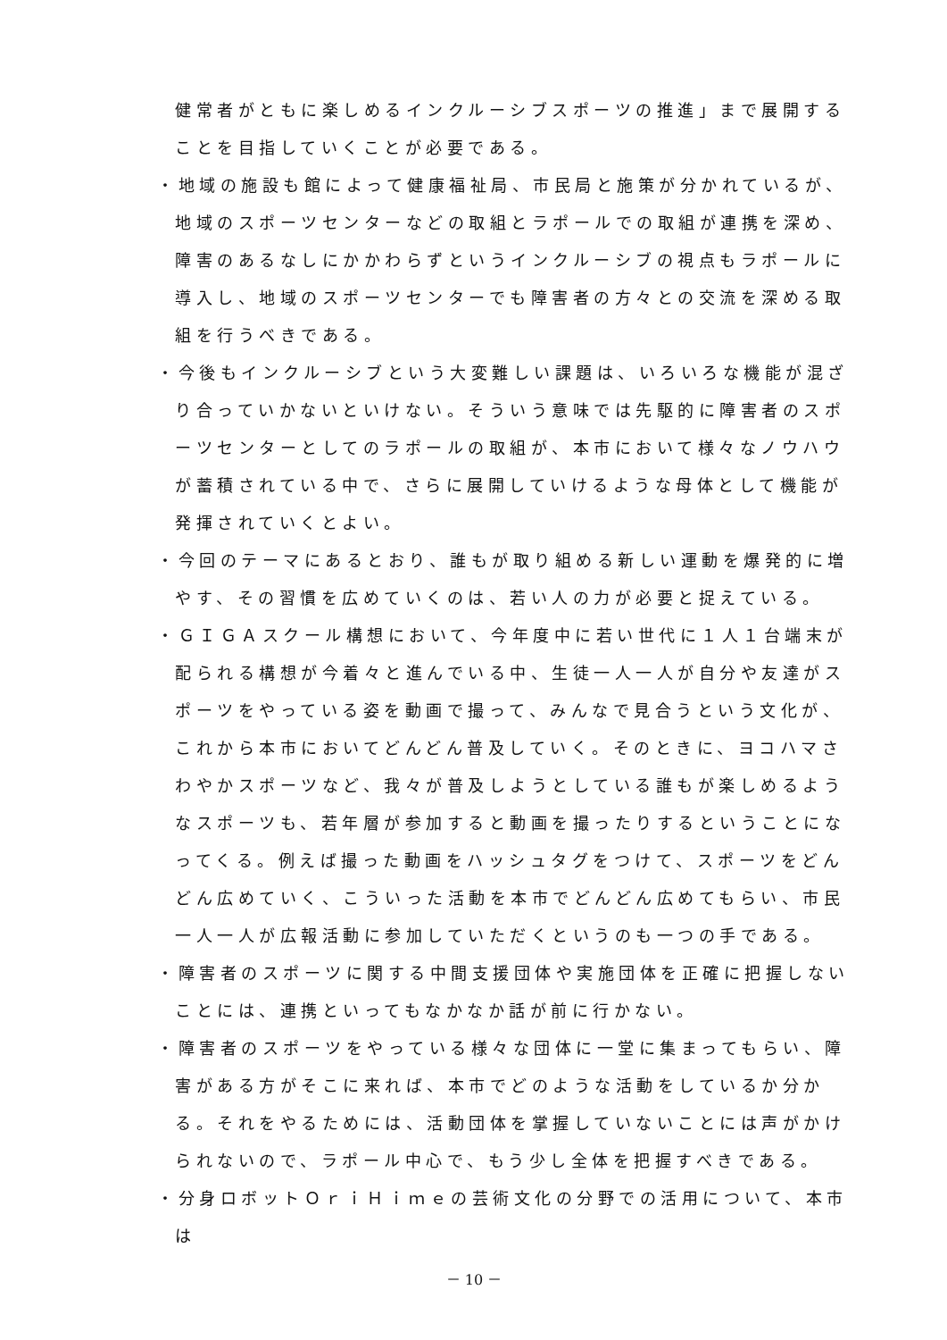健常者がともに楽しめるインクルーシブスポーツの推進」まで展開することを目指していくことが必要である。
・地域の施設も館によって健康福祉局、市民局と施策が分かれているが、地域のスポーツセンターなどの取組とラポールでの取組が連携を深め、障害のあるなしにかかわらずというインクルーシブの視点もラポールに導入し、地域のスポーツセンターでも障害者の方々との交流を深める取組を行うべきである。
・今後もインクルーシブという大変難しい課題は、いろいろな機能が混ざり合っていかないといけない。そういう意味では先駆的に障害者のスポーツセンターとしてのラポールの取組が、本市において様々なノウハウが蓄積されている中で、さらに展開していけるような母体として機能が発揮されていくとよい。
・今回のテーマにあるとおり、誰もが取り組める新しい運動を爆発的に増やす、その習慣を広めていくのは、若い人の力が必要と捉えている。
・ＧＩＧＡスクール構想において、今年度中に若い世代に１人１台端末が配られる構想が今着々と進んでいる中、生徒一人一人が自分や友達がスポーツをやっている姿を動画で撮って、みんなで見合うという文化が、これから本市においてどんどん普及していく。そのときに、ヨコハマさわやかスポーツなど、我々が普及しようとしている誰もが楽しめるようなスポーツも、若年層が参加すると動画を撮ったりするということになってくる。例えば撮った動画をハッシュタグをつけて、スポーツをどんどん広めていく、こういった活動を本市でどんどん広めてもらい、市民一人一人が広報活動に参加していただくというのも一つの手である。
・障害者のスポーツに関する中間支援団体や実施団体を正確に把握しないことには、連携といってもなかなか話が前に行かない。
・障害者のスポーツをやっている様々な団体に一堂に集まってもらい、障害がある方がそこに来れば、本市でどのような活動をしているか分かる。それをやるためには、活動団体を掌握していないことには声がかけられないので、ラポール中心で、もう少し全体を把握すべきである。
・分身ロボットＯｒｉＨｉｍｅの芸術文化の分野での活用について、本市は
－ 10 －